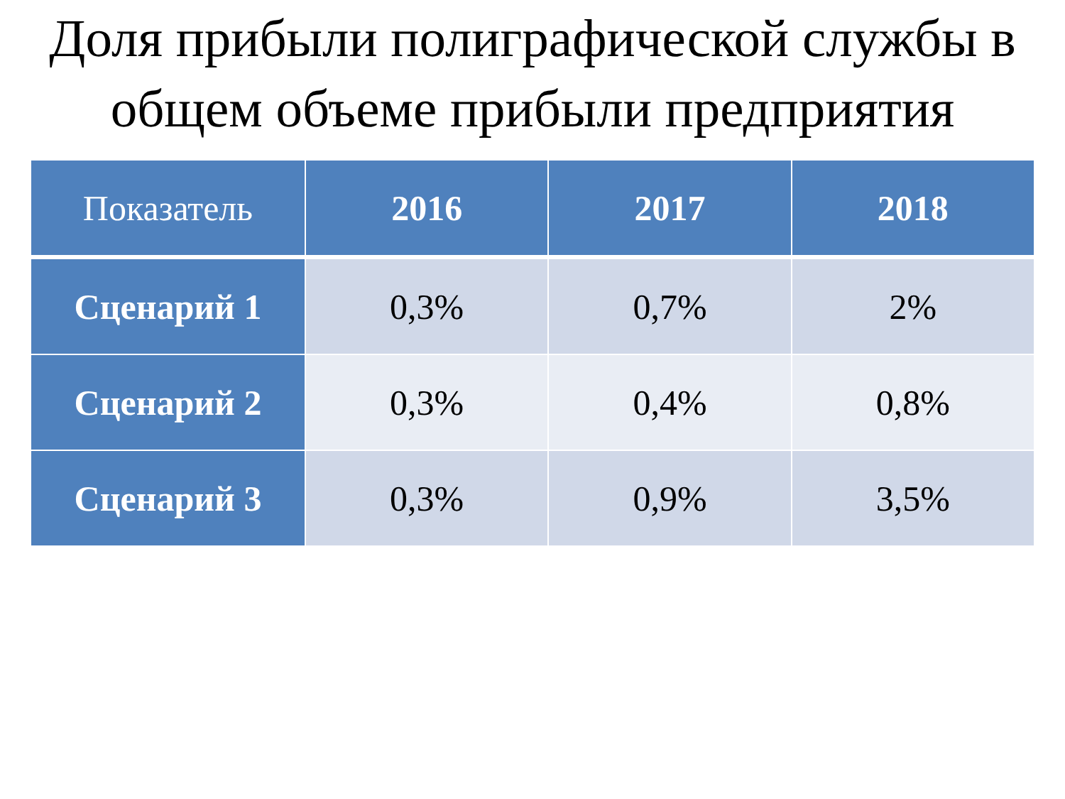Доля прибыли полиграфической службы в общем объеме прибыли предприятия
| Показатель | 2016 | 2017 | 2018 |
| --- | --- | --- | --- |
| Сценарий 1 | 0,3% | 0,7% | 2% |
| Сценарий 2 | 0,3% | 0,4% | 0,8% |
| Сценарий 3 | 0,3% | 0,9% | 3,5% |